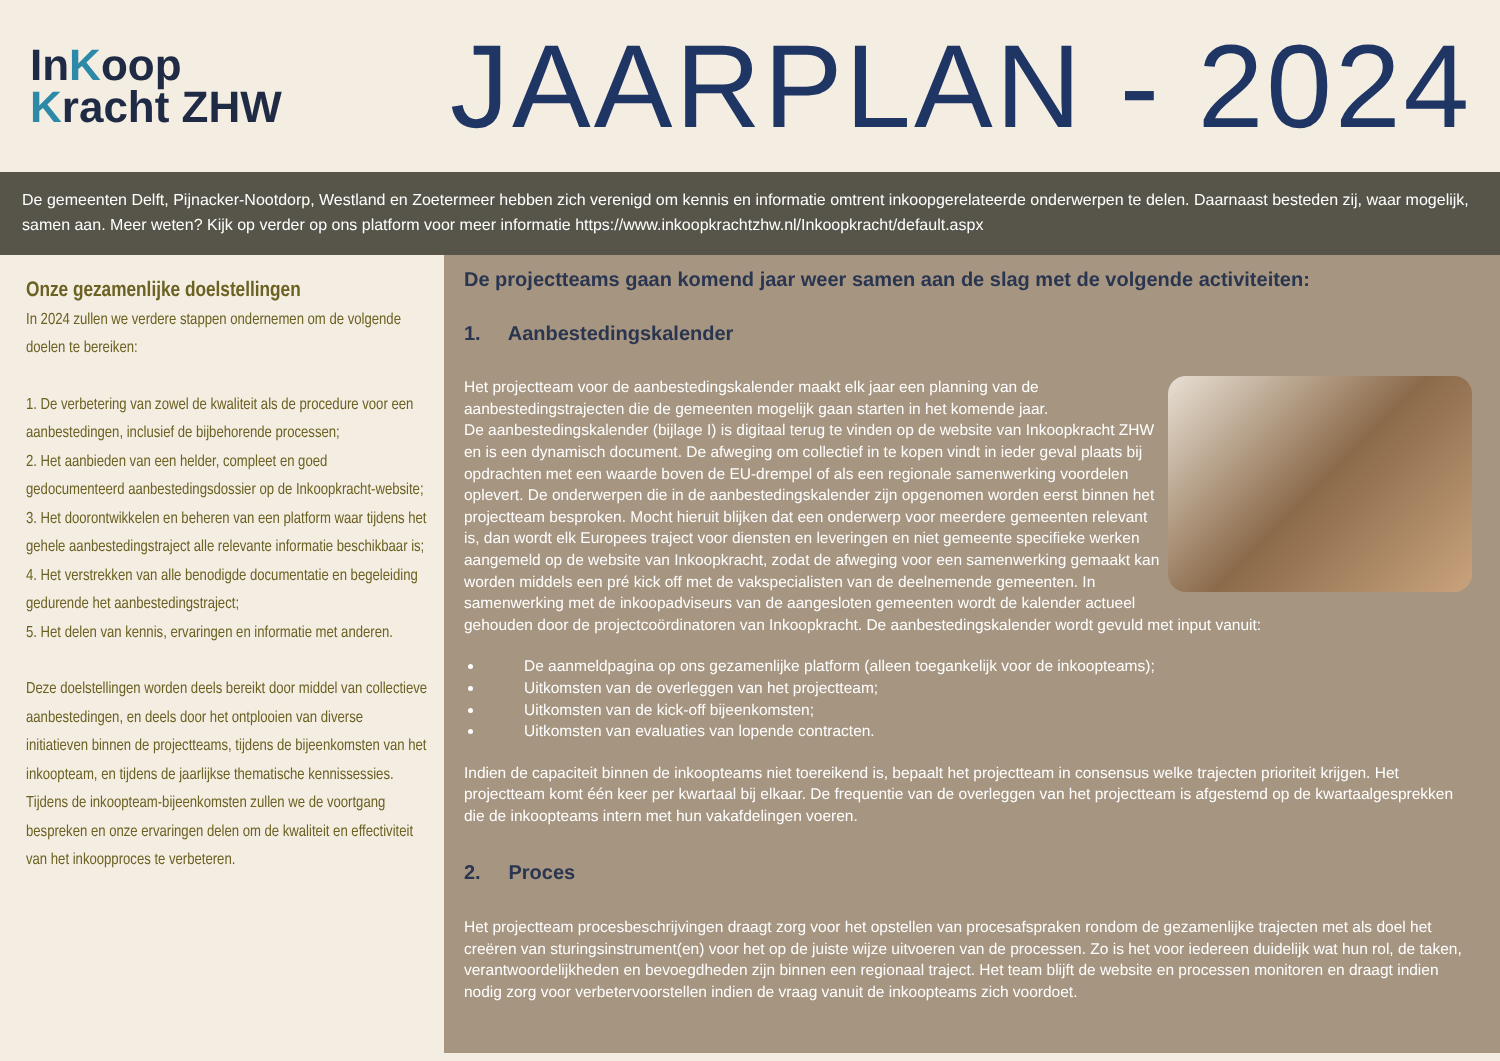InKoop
Kracht ZHW
JAARPLAN - 2024
De gemeenten Delft, Pijnacker-Nootdorp, Westland en Zoetermeer hebben zich verenigd om kennis en informatie omtrent inkoopgerelateerde onderwerpen te delen. Daarnaast besteden zij, waar mogelijk, samen aan. Meer weten? Kijk op verder op ons platform voor meer informatie https://www.inkoopkrachtzhw.nl/Inkoopkracht/default.aspx
Onze gezamenlijke doelstellingen
In 2024 zullen we verdere stappen ondernemen om de volgende doelen te bereiken:
1. De verbetering van zowel de kwaliteit als de procedure voor een aanbestedingen, inclusief de bijbehorende processen;
2. Het aanbieden van een helder, compleet en goed gedocumenteerd aanbestedingsdossier op de Inkoopkracht-website;
3. Het doorontwikkelen en beheren van een platform waar tijdens het gehele aanbestedingstraject alle relevante informatie beschikbaar is;
4. Het verstrekken van alle benodigde documentatie en begeleiding gedurende het aanbestedingstraject;
5. Het delen van kennis, ervaringen en informatie met anderen.
Deze doelstellingen worden deels bereikt door middel van collectieve aanbestedingen, en deels door het ontplooien van diverse initiatieven binnen de projectteams, tijdens de bijeenkomsten van het inkoopteam, en tijdens de jaarlijkse thematische kennissessies. Tijdens de inkoopteam-bijeenkomsten zullen we de voortgang bespreken en onze ervaringen delen om de kwaliteit en effectiviteit van het inkoopproces te verbeteren.
De projectteams gaan komend jaar weer samen aan de slag met de volgende activiteiten:
1. Aanbestedingskalender
Het projectteam voor de aanbestedingskalender maakt elk jaar een planning van de aanbestedingstrajecten die de gemeenten mogelijk gaan starten in het komende jaar.
De aanbestedingskalender (bijlage I) is digitaal terug te vinden op de website van Inkoopkracht ZHW en is een dynamisch document. De afweging om collectief in te kopen vindt in ieder geval plaats bij opdrachten met een waarde boven de EU-drempel of als een regionale samenwerking voordelen oplevert. De onderwerpen die in de aanbestedingskalender zijn opgenomen worden eerst binnen het projectteam besproken. Mocht hieruit blijken dat een onderwerp voor meerdere gemeenten relevant is, dan wordt elk Europees traject voor diensten en leveringen en niet gemeente specifieke werken aangemeld op de website van Inkoopkracht, zodat de afweging voor een samenwerking gemaakt kan worden middels een pré kick off met de vakspecialisten van de deelnemende gemeenten. In samenwerking met de inkoopadviseurs van de aangesloten gemeenten wordt de kalender actueel gehouden door de projectcoördinatoren van Inkoopkracht. De aanbestedingskalender wordt gevuld met input vanuit:
De aanmeldpagina op ons gezamenlijke platform (alleen toegankelijk voor de inkoopteams);
Uitkomsten van de overleggen van het projectteam;
Uitkomsten van de kick-off bijeenkomsten;
Uitkomsten van evaluaties van lopende contracten.
Indien de capaciteit binnen de inkoopteams niet toereikend is, bepaalt het projectteam in consensus welke trajecten prioriteit krijgen. Het projectteam komt één keer per kwartaal bij elkaar. De frequentie van de overleggen van het projectteam is afgestemd op de kwartaalgesprekken die de inkoopteams intern met hun vakafdelingen voeren.
2. Proces
Het projectteam procesbeschrijvingen draagt zorg voor het opstellen van procesafspraken rondom de gezamenlijke trajecten met als doel het creëren van sturingsinstrument(en) voor het op de juiste wijze uitvoeren van de processen. Zo is het voor iedereen duidelijk wat hun rol, de taken, verantwoordelijkheden en bevoegdheden zijn binnen een regionaal traject. Het team blijft de website en processen monitoren en draagt indien nodig zorg voor verbetervoorstellen indien de vraag vanuit de inkoopteams zich voordoet.